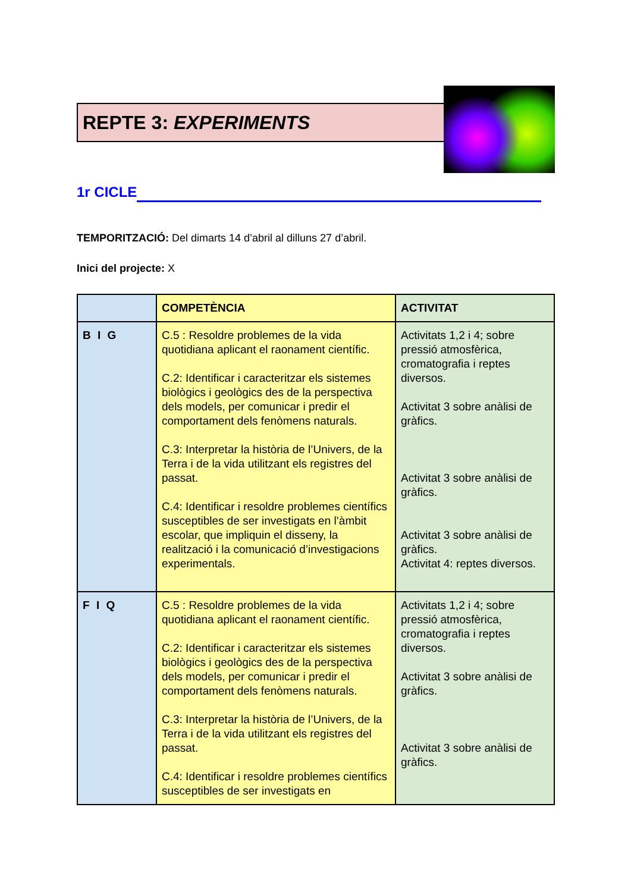REPTE 3: EXPERIMENTS
1r CICLE
TEMPORITZACIÓ: Del dimarts 14 d’abril al dilluns 27 d’abril.
Inici del projecte: X
| | COMPETÈNCIA | ACTIVITAT |
| --- | --- | --- |
| B I G | C.5 : Resoldre problemes de la vida quotidiana aplicant el raonament científic. C.2: Identificar i caracteritzar els sistemes biològics i geològics des de la perspectiva dels models, per comunicar i predir el comportament dels fenòmens naturals. C.3: Interpretar la història de l’Univers, de la Terra i de la vida utilitzant els registres del passat. C.4: Identificar i resoldre problemes científics susceptibles de ser investigats en l’àmbit escolar, que impliquin el disseny, la realització i la comunicació d’investigacions experimentals. | Activitats 1,2 i 4; sobre pressió atmosfèrica, cromatografia i reptes diversos. Activitat 3 sobre anàlisi de gràfics. Activitat 3 sobre anàlisi de gràfics. Activitat 3 sobre anàlisi de gràfics. Activitat 4: reptes diversos. |
| F I Q | C.5 : Resoldre problemes de la vida quotidiana aplicant el raonament científic. C.2: Identificar i caracteritzar els sistemes biològics i geològics des de la perspectiva dels models, per comunicar i predir el comportament dels fenòmens naturals. C.3: Interpretar la història de l’Univers, de la Terra i de la vida utilitzant els registres del passat. C.4: Identificar i resoldre problemes científics susceptibles de ser investigats en | Activitats 1,2 i 4; sobre pressió atmosfèrica, cromatografia i reptes diversos. Activitat 3 sobre anàlisi de gràfics. Activitat 3 sobre anàlisi de gràfics. |